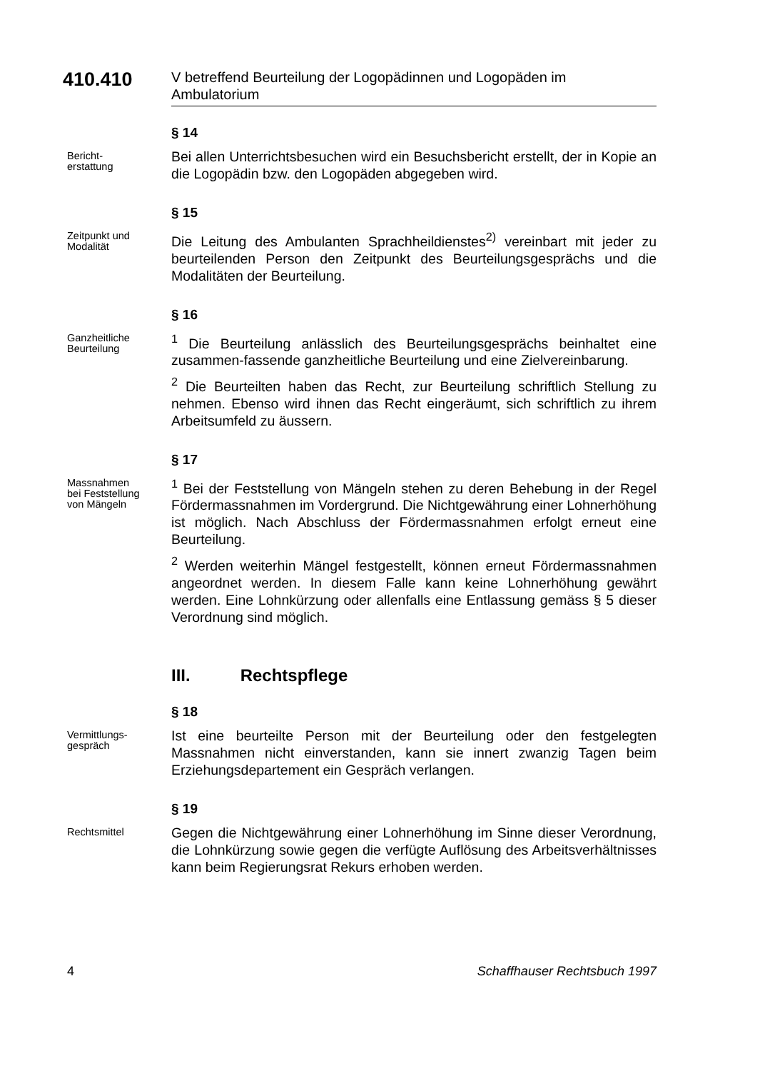410.410
V betreffend Beurteilung der Logopädinnen und Logopäden im Ambulatorium
§ 14
Bericht-
erstattung
Bei allen Unterrichtsbesuchen wird ein Besuchsbericht erstellt, der in Kopie an die Logopädin bzw. den Logopäden abgegeben wird.
§ 15
Zeitpunkt und
Modalität
Die Leitung des Ambulanten Sprachheildienstes<sup>2)</sup> vereinbart mit jeder zu beurteilenden Person den Zeitpunkt des Beurteilungsgesprächs und die Modalitäten der Beurteilung.
§ 16
Ganzheitliche
Beurteilung
<sup>1</sup> Die Beurteilung anlässlich des Beurteilungsgesprächs beinhaltet eine zusammen-fassende ganzheitliche Beurteilung und eine Zielvereinbarung.
<sup>2</sup> Die Beurteilten haben das Recht, zur Beurteilung schriftlich Stellung zu nehmen. Ebenso wird ihnen das Recht eingeräumt, sich schriftlich zu ihrem Arbeitsumfeld zu äussern.
§ 17
Massnahmen
bei Feststellung
von Mängeln
<sup>1</sup> Bei der Feststellung von Mängeln stehen zu deren Behebung in der Regel Fördermassnahmen im Vordergrund. Die Nichtgewährung einer Lohnerhöhung ist möglich. Nach Abschluss der Fördermassnahmen erfolgt erneut eine Beurteilung.
<sup>2</sup> Werden weiterhin Mängel festgestellt, können erneut Fördermassnahmen angeordnet werden. In diesem Falle kann keine Lohnerhöhung gewährt werden. Eine Lohnkürzung oder allenfalls eine Entlassung gemäss § 5 dieser Verordnung sind möglich.
III. Rechtspflege
§ 18
Vermittlungs-
gespräch
Ist eine beurteilte Person mit der Beurteilung oder den festgelegten Massnahmen nicht einverstanden, kann sie innert zwanzig Tagen beim Erziehungsdepartement ein Gespräch verlangen.
§ 19
Rechtsmittel
Gegen die Nichtgewährung einer Lohnerhöhung im Sinne dieser Verordnung, die Lohnkürzung sowie gegen die verfügte Auflösung des Arbeitsverhältnisses kann beim Regierungsrat Rekurs erhoben werden.
4 Schaffhauser Rechtsbuch 1997